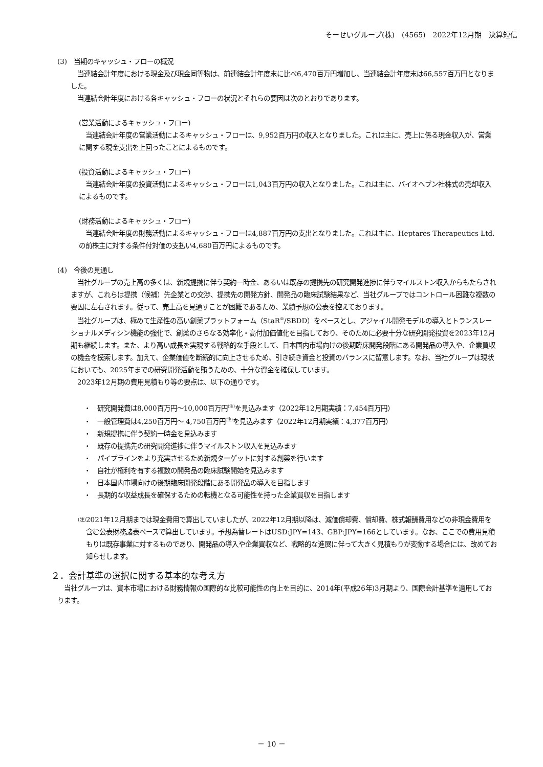そーせいグループ(株)　(4565)　2022年12月期　決算短信
(3)　当期のキャッシュ・フローの概況
　当連結会計年度における現金及び現金同等物は、前連結会計年度末に比べ6,470百万円増加し、当連結会計年度末は66,557百万円となりました。
　当連結会計年度における各キャッシュ・フローの状況とそれらの要因は次のとおりであります。
(営業活動によるキャッシュ・フロー)
　当連結会計年度の営業活動によるキャッシュ・フローは、9,952百万円の収入となりました。これは主に、売上に係る現金収入が、営業に関する現金支出を上回ったことによるものです。
(投資活動によるキャッシュ・フロー)
　当連結会計年度の投資活動によるキャッシュ・フローは1,043百万円の収入となりました。これは主に、バイオヘブン社株式の売却収入によるものです。
(財務活動によるキャッシュ・フロー)
　当連結会計年度の財務活動によるキャッシュ・フローは4,887百万円の支出となりました。これは主に、Heptares Therapeutics Ltd.の前株主に対する条件付対価の支払い4,680百万円によるものです。
(4)　今後の見通し
　当社グループの売上高の多くは、新規提携に伴う契約一時金、あるいは既存の提携先の研究開発進捗に伴うマイルストン収入からもたらされますが、これらは提携（候補）先企業との交渉、提携先の開発方針、開発品の臨床試験結果など、当社グループではコントロール困難な複数の要因に左右されます。従って、売上高を見通すことが困難であるため、業績予想の公表を控えております。
　当社グループは、極めて生産性の高い創薬プラットフォーム（StaR<sup>®</sup>/SBDD）をベースとし、アジャイル開発モデルの導入とトランスレーショナルメディシン機能の強化で、創薬のさらなる効率化・高付加価値化を目指しており、そのために必要十分な研究開発投資を2023年12月期も継続します。また、より高い成長を実現する戦略的な手段として、日本国内市場向けの後期臨床開発段階にある開発品の導入や、企業買収の機会を模索します。加えて、企業価値を断続的に向上させるため、引き続き資金と投資のバランスに留意します。なお、当社グループは現状においても、2025年までの研究開発活動を賄うための、十分な資金を確保しています。
　2023年12月期の費用見積もり等の要点は、以下の通りです。
・　研究開発費は8,000百万円～10,000百万円<sup>(注)</sup>を見込みます（2022年12月期実績：7,454百万円）
・　一般管理費は4,250百万円～ 4,750百万円<sup>(注)</sup>を見込みます（2022年12月期実績：4,377百万円）
・　新規提携に伴う契約一時金を見込みます
・　既存の提携先の研究開発進捗に伴うマイルストン収入を見込みます
・　パイプラインをより充実させるため新規ターゲットに対する創薬を行います
・　自社が権利を有する複数の開発品の臨床試験開始を見込みます
・　日本国内市場向けの後期臨床開発段階にある開発品の導入を目指します
・　長期的な収益成長を確保するための転機となる可能性を持った企業買収を目指します
(注)
2021年12月期までは現金費用で算出していましたが、2022年12月期以降は、減価償却費、償却費、株式報酬費用などの非現金費用を含む公表財務諸表ベースで算出しています。予想為替レートはUSD:JPY=143、GBP:JPY=166としています。なお、ここでの費用見積もりは既存事業に対するものであり、開発品の導入や企業買収など、戦略的な進展に伴って大きく見積もりが変動する場合には、改めてお知らせします。
２．会計基準の選択に関する基本的な考え方
　当社グループは、資本市場における財務情報の国際的な比較可能性の向上を目的に、2014年(平成26年)3月期より、国際会計基準を適用しております。
－ 10 －